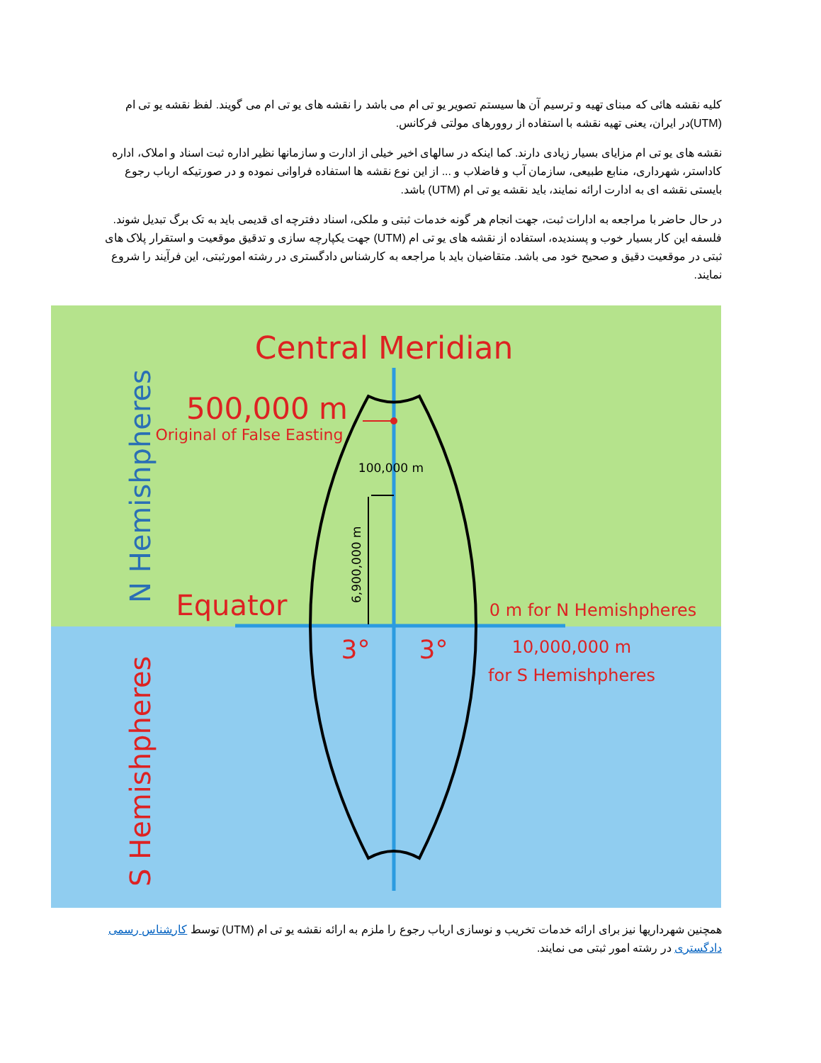کلیه نقشه هائی که مبنای تهیه و ترسیم آن ها سیستم تصویر یو تی ام می باشد را نقشه های یو تی ام می گویند. لفظ نقشه یو تی ام (UTM)در ایران، یعنی تهیه نقشه با استفاده از روورهای مولتی فرکانس.
نقشه های یو تی ام مزایای بسیار زیادی دارند. کما اینکه در سالهای اخیر خیلی از ادارت و سازمانها نظیر اداره ثبت اسناد و املاک، اداره کاداستر، شهرداری، منابع طبیعی، سازمان آب و فاضلاب و ... از این نوع نقشه ها استفاده فراوانی نموده و در صورتیکه ارباب رجوع بایستی نقشه ای به ادارت ارائه نمایند، باید نقشه یو تی ام (UTM) باشد.
در حال حاضر با مراجعه به ادارات ثبت، جهت انجام هر گونه خدمات ثبتی و ملکی، اسناد دفترچه ای قدیمی باید به تک برگ تبدیل شوند. فلسفه این کار بسیار خوب و پسندیده، استفاده از نقشه های یو تی ام (UTM) جهت یکپارچه سازی و تدقیق موقعیت و استقرار پلاک های ثبتی در موقعیت دقیق و صحیح خود می باشد. متقاضیان باید با مراجعه به کارشناس دادگستری در رشته امورثبتی، این فرآیند را شروع نمایند.
Central Meridian
500,000 m
Original of False Easting
100,000 m
6,900,000 m
Equator
0 m for N Hemishpheres
3°
3°
10,000,000 m
for S Hemishpheres
N Hemishpheres
S Hemishpheres
همچنین شهرداریها نیز برای ارائه خدمات تخریب و نوسازی ارباب رجوع را ملزم به ارائه نقشه یو تی ام (UTM) توسط کارشناس رسمی دادگستری در رشته امور ثبتی می نمایند.